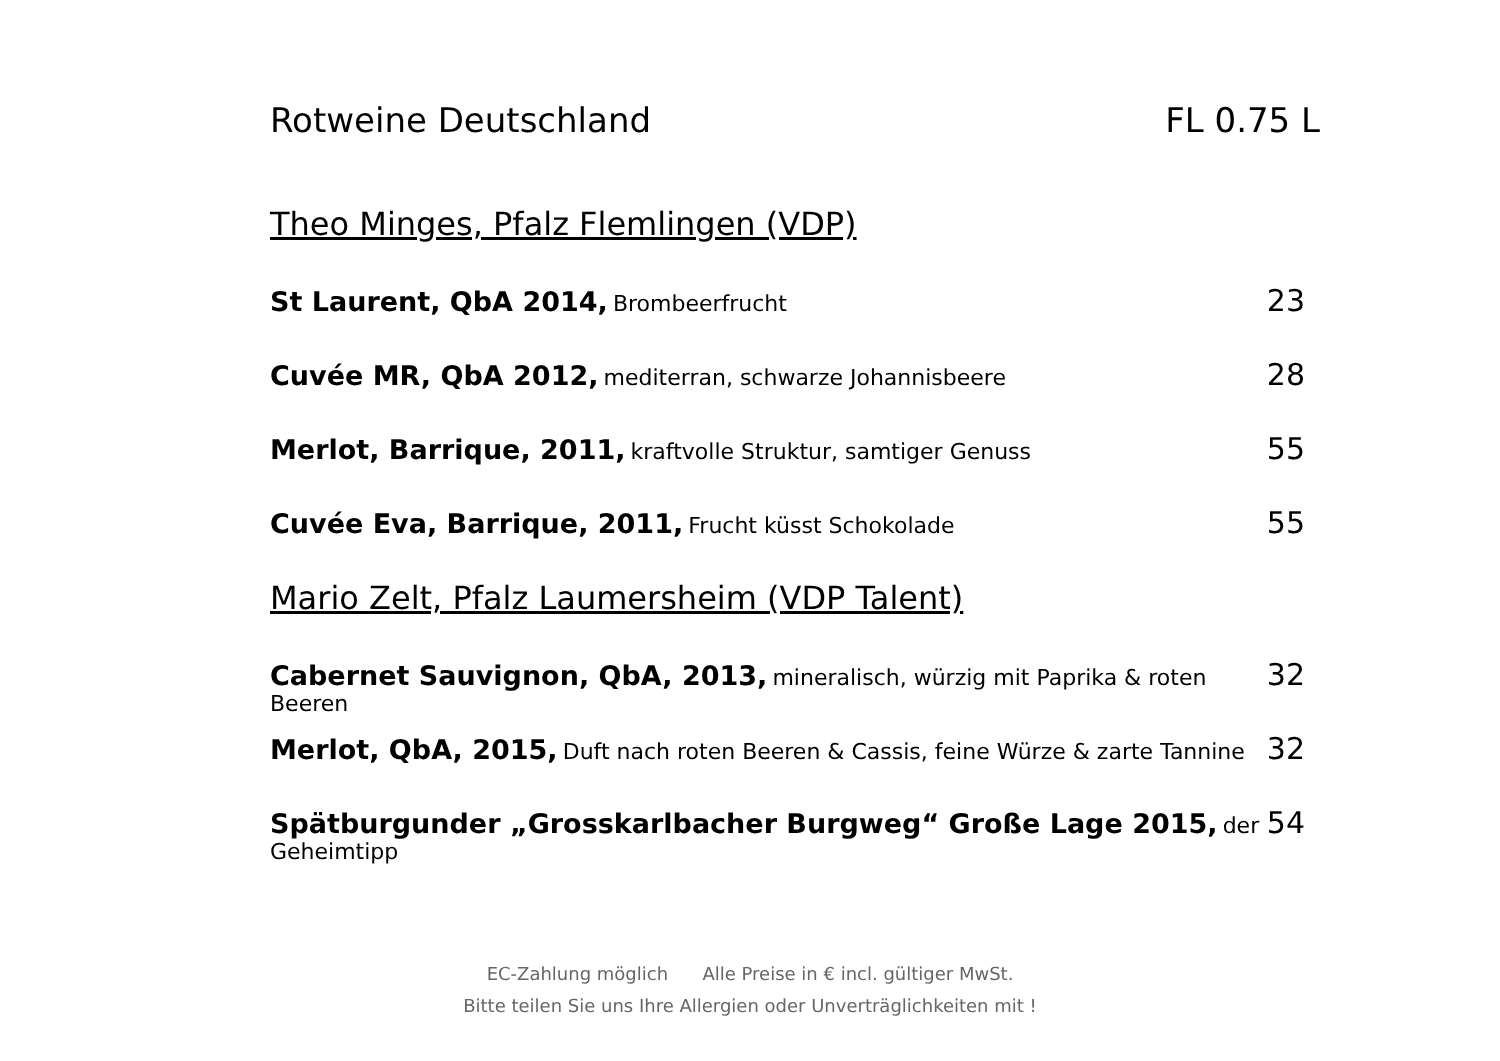Rotweine Deutschland FL 0.75 L
Theo Minges, Pfalz Flemlingen (VDP)
St Laurent, QbA 2014, Brombeerfrucht
23
Cuvée MR, QbA 2012, mediterran, schwarze Johannisbeere
28
Merlot, Barrique, 2011, kraftvolle Struktur, samtiger Genuss
55
Cuvée Eva, Barrique, 2011, Frucht küsst Schokolade
55
Mario Zelt, Pfalz Laumersheim (VDP Talent)
Cabernet Sauvignon, QbA, 2013, mineralisch, würzig mit Paprika & roten Beeren
32
Merlot, QbA, 2015, Duft nach roten Beeren & Cassis, feine Würze & zarte Tannine
32
Spätburgunder „Grosskarlbacher Burgweg“ Große Lage 2015, der Geheimtipp
54
EC-Zahlung möglich Alle Preise in € incl. gültiger MwSt.
Bitte teilen Sie uns Ihre Allergien oder Unverträglichkeiten mit !